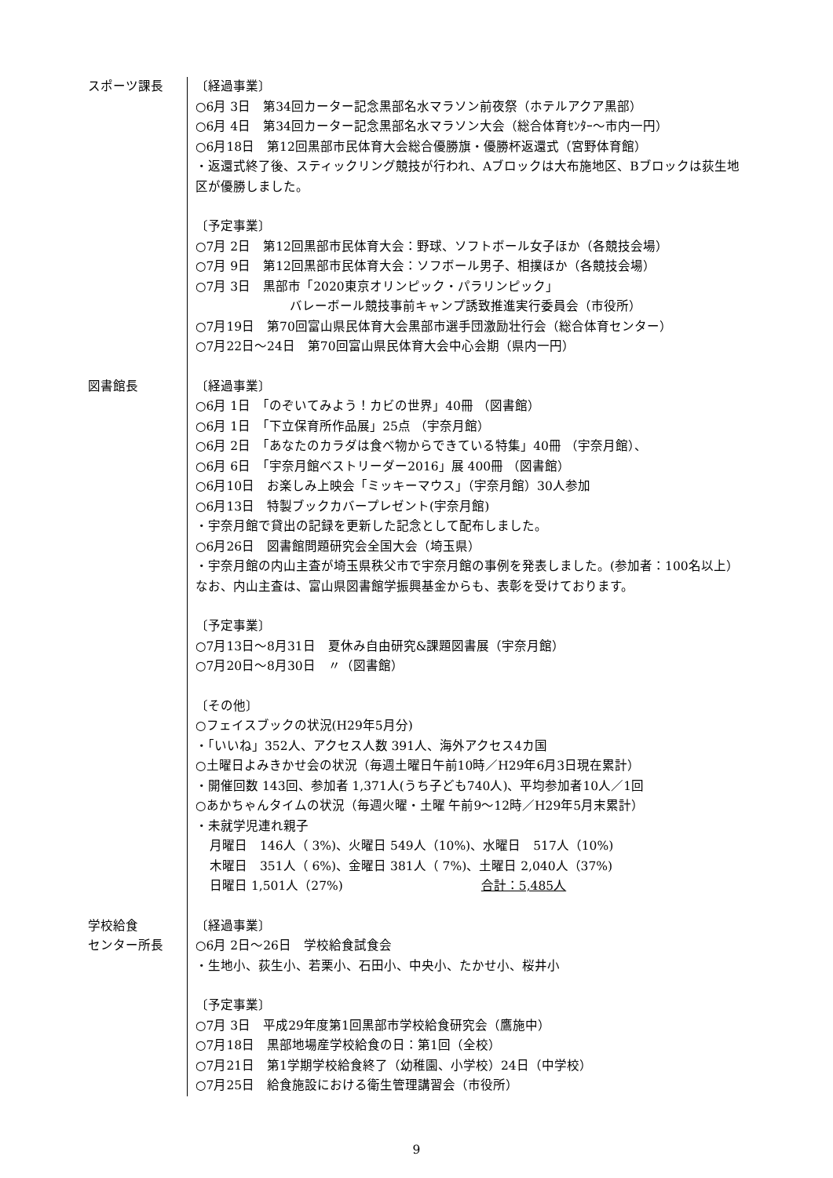スポーツ課長 〔経過事業〕
○6月 3日　第34回カーター記念黒部名水マラソン前夜祭（ホテルアクア黒部）
○6月 4日　第34回カーター記念黒部名水マラソン大会（総合体育ｾﾝﾀｰ～市内一円）
○6月18日　第12回黒部市民体育大会総合優勝旗・優勝杯返還式（宮野体育館）
・返還式終了後、スティックリング競技が行われ、Aブロックは大布施地区、Bブロックは荻生地区が優勝しました。
〔予定事業〕
○7月 2日　第12回黒部市民体育大会：野球、ソフトボール女子ほか（各競技会場）
○7月 9日　第12回黒部市民体育大会：ソフボール男子、相撲ほか（各競技会場）
○7月 3日　黒部市「2020東京オリンピック・パラリンピック」
バレーボール競技事前キャンプ誘致推進実行委員会（市役所）
○7月19日　第70回富山県民体育大会黒部市選手団激励壮行会（総合体育センター）
○7月22日～24日　第70回富山県民体育大会中心会期（県内一円）
図書館長 〔経過事業〕
○6月 1日　「のぞいてみよう！カビの世界」40冊 （図書館）
○6月 1日　「下立保育所作品展」25点 （宇奈月館）
○6月 2日　「あなたのカラダは食べ物からできている特集」40冊 （宇奈月館）、
○6月 6日　「宇奈月館ベストリーダー2016」展 400冊 （図書館）
○6月10日　お楽しみ上映会「ミッキーマウス」（宇奈月館）30人参加
○6月13日　特製ブックカバープレゼント(宇奈月館)
・宇奈月館で貸出の記録を更新した記念として配布しました。
○6月26日　図書館問題研究会全国大会（埼玉県）
・宇奈月館の内山主査が埼玉県秩父市で宇奈月館の事例を発表しました。(参加者：100名以上）なお、内山主査は、富山県図書館学振興基金からも、表彰を受けております。
〔予定事業〕
○7月13日～8月31日　夏休み自由研究&課題図書展（宇奈月館）
○7月20日～8月30日　〃（図書館）
〔その他〕
○フェイスブックの状況(H29年5月分)
・「いいね」352人、アクセス人数 391人、海外アクセス4カ国
○土曜日よみきかせ会の状況（毎週土曜日午前10時／H29年6月3日現在累計）
・開催回数 143回、参加者 1,371人(うち子ども740人)、平均参加者10人／1回
○あかちゃんタイムの状況（毎週火曜・土曜 午前9～12時／H29年5月末累計）
・未就学児連れ親子
月曜日　146人（ 3%)、火曜日 549人（10%)、水曜日　517人（10%)
木曜日　351人（ 6%)、金曜日 381人（ 7%)、土曜日 2,040人（37%)
日曜日 1,501人（27%)　　　　　　　　　　　合計：5,485人
学校給食
センター所長
〔経過事業〕
○6月 2日～26日　学校給食試食会
・生地小、荻生小、若栗小、石田小、中央小、たかせ小、桜井小
〔予定事業〕
○7月 3日　平成29年度第1回黒部市学校給食研究会（鷹施中）
○7月18日　黒部地場産学校給食の日：第1回（全校）
○7月21日　第1学期学校給食終了（幼稚園、小学校）24日（中学校）
○7月25日　給食施設における衛生管理講習会（市役所）
9